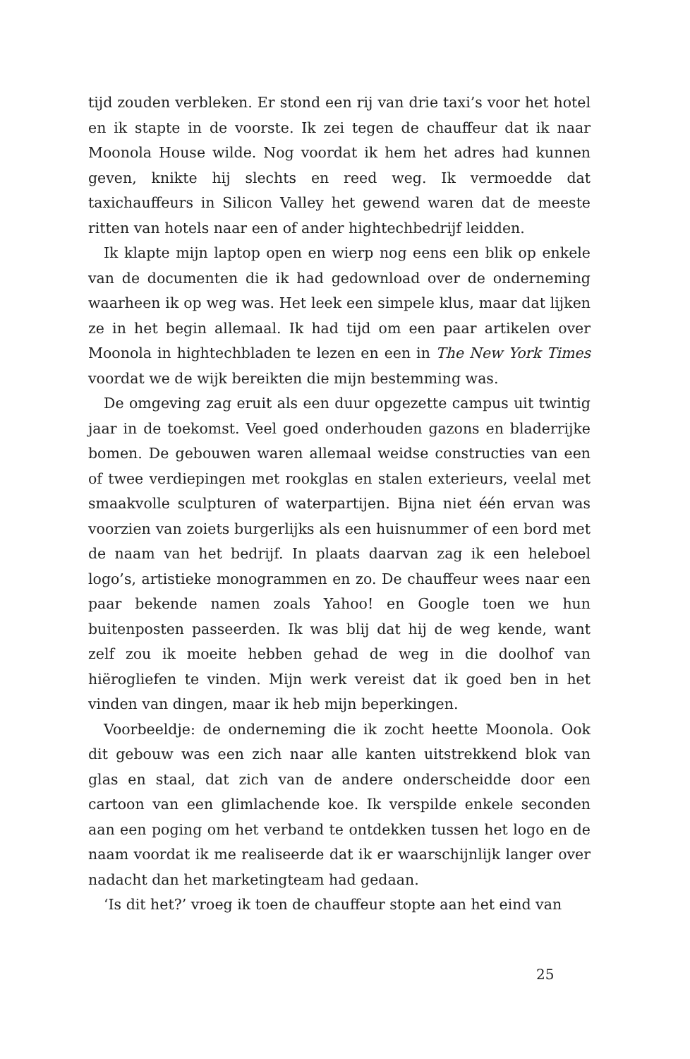tijd zouden verbleken. Er stond een rij van drie taxi’s voor het hotel en ik stapte in de voorste. Ik zei tegen de chauffeur dat ik naar Moonola House wilde. Nog voordat ik hem het adres had kunnen geven, knikte hij slechts en reed weg. Ik vermoedde dat taxichauffeurs in Silicon Valley het gewend waren dat de meeste ritten van hotels naar een of ander hightechbedrijf leidden.
Ik klapte mijn laptop open en wierp nog eens een blik op enkele van de documenten die ik had gedownload over de onderneming waarheen ik op weg was. Het leek een simpele klus, maar dat lijken ze in het begin allemaal. Ik had tijd om een paar artikelen over Moonola in hightechbladen te lezen en een in The New York Times voordat we de wijk bereikten die mijn bestemming was.
De omgeving zag eruit als een duur opgezette campus uit twintig jaar in de toekomst. Veel goed onderhouden gazons en bladerrijke bomen. De gebouwen waren allemaal weidse constructies van een of twee verdiepingen met rookglas en stalen exterieurs, veelal met smaakvolle sculpturen of waterpartijen. Bijna niet één ervan was voorzien van zoiets burgerlijks als een huisnummer of een bord met de naam van het bedrijf. In plaats daarvan zag ik een heleboel logo’s, artistieke monogrammen en zo. De chauffeur wees naar een paar bekende namen zoals Yahoo! en Google toen we hun buitenposten passeerden. Ik was blij dat hij de weg kende, want zelf zou ik moeite hebben gehad de weg in die doolhof van hiërogliefen te vinden. Mijn werk vereist dat ik goed ben in het vinden van dingen, maar ik heb mijn beperkingen.
Voorbeeldje: de onderneming die ik zocht heette Moonola. Ook dit gebouw was een zich naar alle kanten uitstrekkend blok van glas en staal, dat zich van de andere onderscheidde door een cartoon van een glimlachende koe. Ik verspilde enkele seconden aan een poging om het verband te ontdekken tussen het logo en de naam voordat ik me realiseerde dat ik er waarschijnlijk langer over nadacht dan het marketingteam had gedaan.
‘Is dit het?’ vroeg ik toen de chauffeur stopte aan het eind van
25